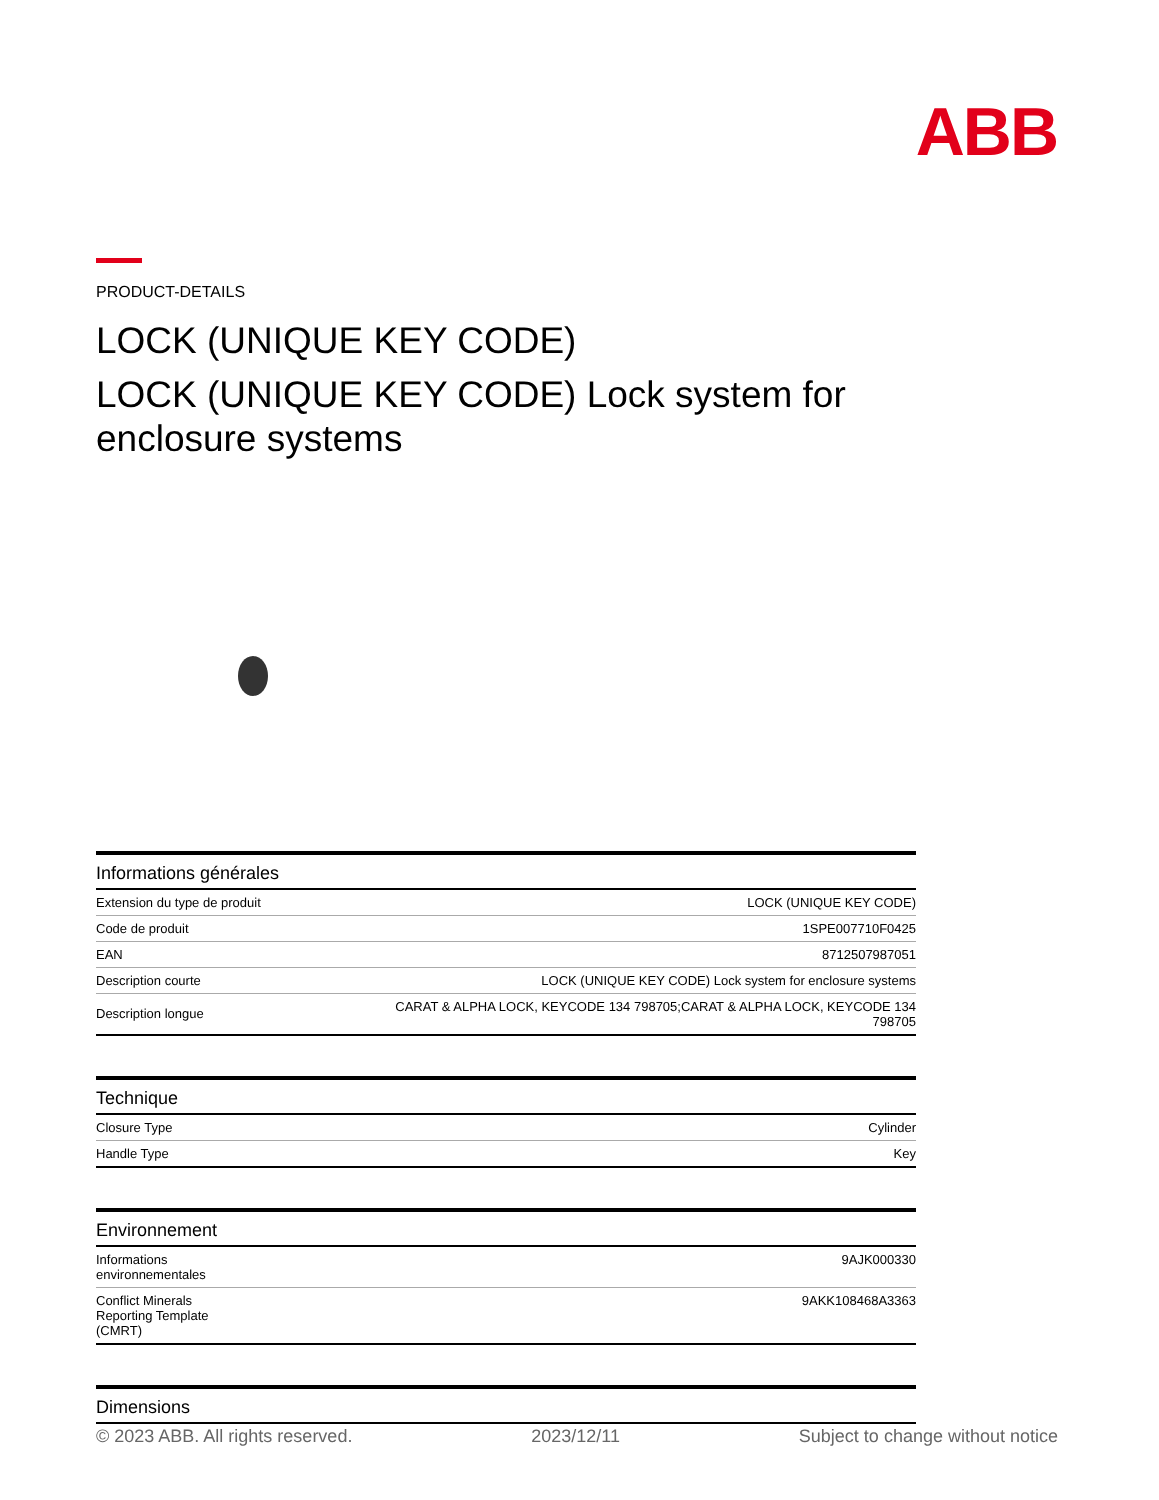ABB
PRODUCT-DETAILS
LOCK (UNIQUE KEY CODE)
LOCK (UNIQUE KEY CODE) Lock system for enclosure systems
| Informations générales | |
| --- | --- |
| Extension du type de produit | LOCK (UNIQUE KEY CODE) |
| Code de produit | 1SPE007710F0425 |
| EAN | 8712507987051 |
| Description courte | LOCK (UNIQUE KEY CODE) Lock system for enclosure systems |
| Description longue | CARAT & ALPHA LOCK, KEYCODE 134 798705;CARAT & ALPHA LOCK, KEYCODE 134 798705 |
| Technique | |
| --- | --- |
| Closure Type | Cylinder |
| Handle Type | Key |
| Environnement | |
| --- | --- |
| Informations environnementales | 9AJK000330 |
| Conflict Minerals Reporting Template (CMRT) | 9AKK108468A3363 |
| Dimensions |
| --- |
© 2023 ABB. All rights reserved. 2023/12/11 Subject to change without notice